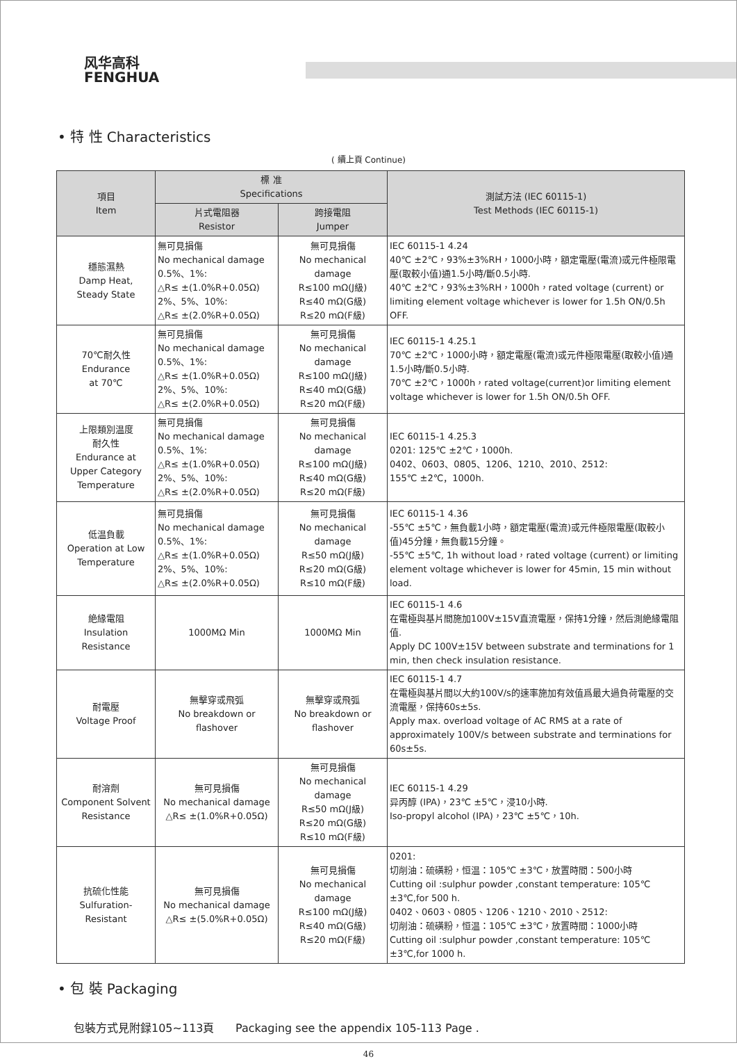风华高科
FENGHUA
• 特 性 Characteristics
( 續上頁 Continue)
| 項目 Item | 標 准 Specifications | | 測試方法 (IEC 60115-1) Test Methods (IEC 60115-1) |
| --- | --- | --- | --- |
| | 片式電阻器 Resistor | 跨接電阻 Jumper | |
| 穩態濕熱 Damp Heat, Steady State | 無可見損傷 No mechanical damage 0.5%、1%: △R≤ ±(1.0%R+0.05Ω) 2%、5%、10%: △R≤ ±(2.0%R+0.05Ω) | 無可見損傷 No mechanical damage R≤100 mΩ(J級) R≤40 mΩ(G級) R≤20 mΩ(F級) | IEC 60115-1 4.24 40℃ ±2℃，93%±3%RH，1000小時，額定電壓(電流)或元件極限電壓(取較小值)通1.5小時/斷0.5小時. 40℃ ±2℃，93%±3%RH，1000h，rated voltage (current) or limiting element voltage whichever is lower for 1.5h ON/0.5h OFF. |
| 70℃耐久性 Endurance at 70℃ | 無可見損傷 No mechanical damage 0.5%、1%: △R≤ ±(1.0%R+0.05Ω) 2%、5%、10%: △R≤ ±(2.0%R+0.05Ω) | 無可見損傷 No mechanical damage R≤100 mΩ(J級) R≤40 mΩ(G級) R≤20 mΩ(F級) | IEC 60115-1 4.25.1 70℃ ±2℃，1000小時，額定電壓(電流)或元件極限電壓(取較小值)通1.5小時/斷0.5小時. 70℃ ±2℃，1000h，rated voltage(current)or limiting element voltage whichever is lower for 1.5h ON/0.5h OFF. |
| 上限類別温度 耐久性 Endurance at Upper Category Temperature | 無可見損傷 No mechanical damage 0.5%、1%: △R≤ ±(1.0%R+0.05Ω) 2%、5%、10%: △R≤ ±(2.0%R+0.05Ω) | 無可見損傷 No mechanical damage R≤100 mΩ(J級) R≤40 mΩ(G級) R≤20 mΩ(F級) | IEC 60115-1 4.25.3 0201: 125℃ ±2℃，1000h. 0402、0603、0805、1206、1210、2010、2512: 155℃ ±2℃，1000h. |
| 低温負載 Operation at Low Temperature | 無可見損傷 No mechanical damage 0.5%、1%: △R≤ ±(1.0%R+0.05Ω) 2%、5%、10%: △R≤ ±(2.0%R+0.05Ω) | 無可見損傷 No mechanical damage R≤50 mΩ(J級) R≤20 mΩ(G級) R≤10 mΩ(F級) | IEC 60115-1 4.36 -55℃ ±5℃，無負載1小時，額定電壓(電流)或元件極限電壓(取較小值)45分鐘，無負載15分鐘。 -55℃ ±5℃, 1h without load，rated voltage (current) or limiting element voltage whichever is lower for 45min, 15 min without load. |
| 絶緣電阻 Insulation Resistance | 1000MΩ Min | 1000MΩ Min | IEC 60115-1 4.6 在電極與基片間施加100V±15V直流電壓，保持1分鐘，然后測絶緣電阻值. Apply DC 100V±15V between substrate and terminations for 1 min, then check insulation resistance. |
| 耐電壓 Voltage Proof | 無擊穿或飛弧 No breakdown or flashover | 無擊穿或飛弧 No breakdown or flashover | IEC 60115-1 4.7 在電極與基片間以大約100V/s的速率施加有效值爲最大過負荷電壓的交流電壓，保持60s±5s. Apply max. overload voltage of AC RMS at a rate of approximately 100V/s between substrate and terminations for 60s±5s. |
| 耐溶劑 Component Solvent Resistance | 無可見損傷 No mechanical damage △R≤ ±(1.0%R+0.05Ω) | 無可見損傷 No mechanical damage R≤50 mΩ(J級) R≤20 mΩ(G級) R≤10 mΩ(F級) | IEC 60115-1 4.29 异丙醇 (IPA)，23℃ ±5℃，浸10小時. Iso-propyl alcohol (IPA)，23℃ ±5℃，10h. |
| 抗硫化性能 Sulfuration- Resistant | 無可見損傷 No mechanical damage △R≤ ±(5.0%R+0.05Ω) | 無可見損傷 No mechanical damage R≤100 mΩ(J級) R≤40 mΩ(G級) R≤20 mΩ(F級) | 0201: 切削油：硫磺粉，恒温：105℃ ±3℃，放置時間：500小時 Cutting oil :sulphur powder ,constant temperature: 105℃ ±3℃,for 500 h. 0402、0603、0805、1206、1210、2010、2512: 切削油：硫磺粉，恒温：105℃ ±3℃，放置時間：1000小時 Cutting oil :sulphur powder ,constant temperature: 105℃ ±3℃,for 1000 h. |
• 包 裝 Packaging
包裝方式見附録105~113頁 Packaging see the appendix 105-113 Page .
46